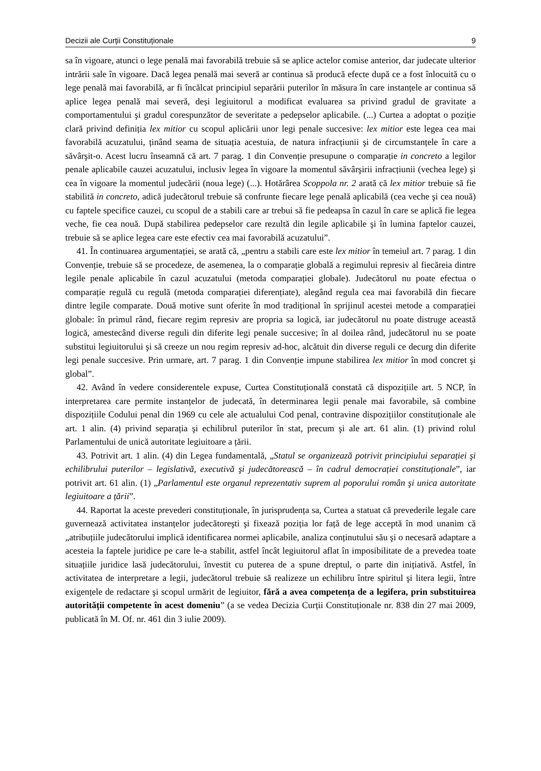Decizii ale Curții Constituționale 9
sa în vigoare, atunci o lege penală mai favorabilă trebuie să se aplice actelor comise anterior, dar judecate ulterior intrării sale în vigoare. Dacă legea penală mai severă ar continua să producă efecte după ce a fost înlocuită cu o lege penală mai favorabilă, ar fi încălcat principiul separării puterilor în măsura în care instanțele ar continua să aplice legea penală mai severă, deși legiuitorul a modificat evaluarea sa privind gradul de gravitate a comportamentului şi gradul corespunzător de severitate a pedepselor aplicabile. (...) Curtea a adoptat o poziție clară privind definiția lex mitior cu scopul aplicării unor legi penale succesive: lex mitior este legea cea mai favorabilă acuzatului, ținând seama de situația acestuia, de natura infracțiunii şi de circumstanțele în care a săvârşit-o. Acest lucru înseamnă că art. 7 parag. 1 din Convenție presupune o comparație in concreto a legilor penale aplicabile cauzei acuzatului, inclusiv legea în vigoare la momentul săvârşirii infracțiunii (vechea lege) şi cea în vigoare la momentul judecării (noua lege) (...). Hotărârea Scoppola nr. 2 arată că lex mitior trebuie să fie stabilită in concreto, adică judecătorul trebuie să confrunte fiecare lege penală aplicabilă (cea veche şi cea nouă) cu faptele specifice cauzei, cu scopul de a stabili care ar trebui să fie pedeapsa în cazul în care se aplică fie legea veche, fie cea nouă. După stabilirea pedepselor care rezultă din legile aplicabile şi în lumina faptelor cauzei, trebuie să se aplice legea care este efectiv cea mai favorabilă acuzatului”.
41. În continuarea argumentației, se arată că, „pentru a stabili care este lex mitior în temeiul art. 7 parag. 1 din Convenție, trebuie să se procedeze, de asemenea, la o comparație globală a regimului represiv al fiecăreia dintre legile penale aplicabile în cazul acuzatului (metoda comparației globale). Judecătorul nu poate efectua o comparație regulă cu regulă (metoda comparației diferențiate), alegând regula cea mai favorabilă din fiecare dintre legile comparate. Două motive sunt oferite în mod tradițional în sprijinul acestei metode a comparației globale: în primul rând, fiecare regim represiv are propria sa logică, iar judecătorul nu poate distruge această logică, amestecând diverse reguli din diferite legi penale succesive; în al doilea rând, judecătorul nu se poate substitui legiuitorului şi să creeze un nou regim represiv ad-hoc, alcătuit din diverse reguli ce decurg din diferite legi penale succesive. Prin urmare, art. 7 parag. 1 din Convenție impune stabilirea lex mitior în mod concret şi global”.
42. Având în vedere considerentele expuse, Curtea Constituțională constată că dispozițiile art. 5 NCP, în interpretarea care permite instanțelor de judecată, în determinarea legii penale mai favorabile, să combine dispozițiile Codului penal din 1969 cu cele ale actualului Cod penal, contravine dispozițiilor constituționale ale art. 1 alin. (4) privind separația şi echilibrul puterilor în stat, precum şi ale art. 61 alin. (1) privind rolul Parlamentului de unică autoritate legiuitoare a țării.
43. Potrivit art. 1 alin. (4) din Legea fundamentală, „Statul se organizează potrivit principiului separației şi echilibrului puterilor – legislativă, executivă şi judecătorească – în cadrul democrației constituționale”, iar potrivit art. 61 alin. (1) „Parlamentul este organul reprezentativ suprem al poporului român şi unica autoritate legiuitoare a țării”.
44. Raportat la aceste prevederi constituționale, în jurisprudența sa, Curtea a statuat că prevederile legale care guvernează activitatea instanțelor judecătoreşti şi fixează poziția lor față de lege acceptă în mod unanim că „atribuțiile judecătorului implică identificarea normei aplicabile, analiza conținutului său şi o necesară adaptare a acesteia la faptele juridice pe care le-a stabilit, astfel încât legiuitorul aflat în imposibilitate de a prevedea toate situațiile juridice lasă judecătorului, învestit cu puterea de a spune dreptul, o parte din inițiativă. Astfel, în activitatea de interpretare a legii, judecătorul trebuie să realizeze un echilibru între spiritul şi litera legii, între exigențele de redactare şi scopul urmărit de legiuitor, fără a avea competența de a legifera, prin substituirea autorității competente în acest domeniu” (a se vedea Decizia Curții Constituționale nr. 838 din 27 mai 2009, publicată în M. Of. nr. 461 din 3 iulie 2009).